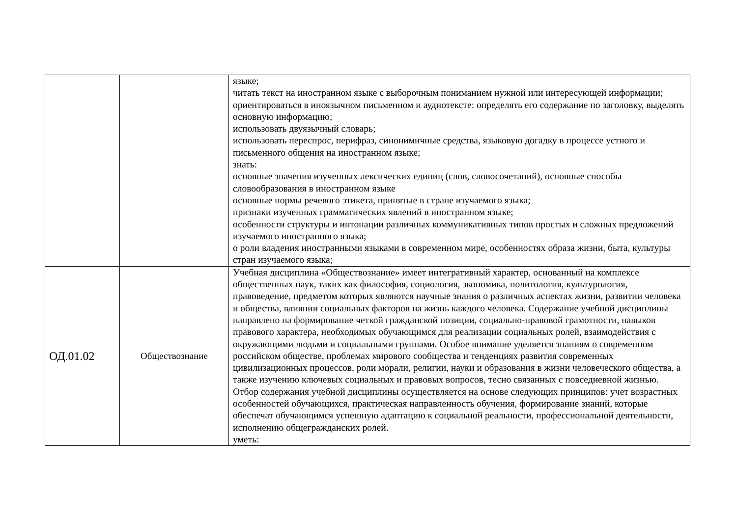| | | языке; читать текст на иностранном языке с выборочным пониманием нужной или интересующей информации; ориентироваться в иноязычном письменном и аудиотексте: определять его содержание по заголовку, выделять основную информацию; использовать двуязычный словарь; использовать переспрос, перифраз, синонимичные средства, языковую догадку в процессе устного и письменного общения на иностранном языке; знать: основные значения изученных лексических единиц (слов, словосочетаний), основные способы словообразования в иностранном языке основные нормы речевого этикета, принятые в стране изучаемого языка; признаки изученных грамматических явлений в иностранном языке; особенности структуры и интонации различных коммуникативных типов простых и сложных предложений изучаемого иностранного языка; о роли владения иностранными языками в современном мире, особенностях образа жизни, быта, культуры стран изучаемого языка; |
| ОД.01.02 | Обществознание | Учебная дисциплина «Обществознание» имеет интегративный характер, основанный на комплексе общественных наук, таких как философия, социология, экономика, политология, культурология, правоведение, предметом которых являются научные знания о различных аспектах жизни, развитии человека и общества, влиянии социальных факторов на жизнь каждого человека. Содержание учебной дисциплины направлено на формирование четкой гражданской позиции, социально-правовой грамотности, навыков правового характера, необходимых обучающимся для реализации социальных ролей, взаимодействия с окружающими людьми и социальными группами. Особое внимание уделяется знаниям о современном российском обществе, проблемах мирового сообщества и тенденциях развития современных цивилизационных процессов, роли морали, религии, науки и образования в жизни человеческого общества, а также изучению ключевых социальных и правовых вопросов, тесно связанных с повседневной жизнью. Отбор содержания учебной дисциплины осуществляется на основе следующих принципов: учет возрастных особенностей обучающихся, практическая направленность обучения, формирование знаний, которые обеспечат обучающимся успешную адаптацию к социальной реальности, профессиональной деятельности, исполнению общегражданских ролей. уметь: |